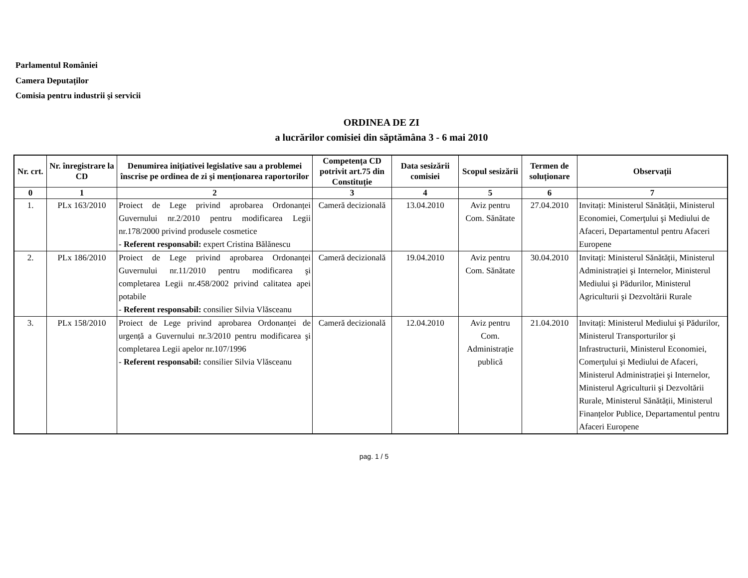Parlamentul României
Camera Deputaților
Comisia pentru industrii şi servicii
ORDINEA DE ZI
a lucrărilor comisiei din săptămâna 3 - 6 mai 2010
| Nr. crt. | Nr. înregistrare la CD | Denumirea inițiativei legislative sau a problemei înscrise pe ordinea de zi şi menționarea raportorilor | Competența CD potrivit art.75 din Constituție | Data sesizării comisiei | Scopul sesizării | Termen de soluționare | Observații |
| --- | --- | --- | --- | --- | --- | --- | --- |
| 0 | 1 | 2 | 3 | 4 | 5 | 6 | 7 |
| 1. | PLx 163/2010 | Proiect de Lege privind aprobarea Ordonanței Guvernului nr.2/2010 pentru modificarea Legii nr.178/2000 privind produsele cosmetice - Referent responsabil: expert Cristina Bălănescu | Cameră decizională | 13.04.2010 | Aviz pentru Com. Sănătate | 27.04.2010 | Invitați: Ministerul Sănătății, Ministerul Economiei, Comerţului şi Mediului de Afaceri, Departamentul pentru Afaceri Europene |
| 2. | PLx 186/2010 | Proiect de Lege privind aprobarea Ordonanței Guvernului nr.11/2010 pentru modificarea şi completarea Legii nr.458/2002 privind calitatea apei potabile - Referent responsabil: consilier Silvia Vlăsceanu | Cameră decizională | 19.04.2010 | Aviz pentru Com. Sănătate | 30.04.2010 | Invitați: Ministerul Sănătății, Ministerul Administrației şi Internelor, Ministerul Mediului şi Pădurilor, Ministerul Agriculturii şi Dezvoltării Rurale |
| 3. | PLx 158/2010 | Proiect de Lege privind aprobarea Ordonanței de urgență a Guvernului nr.3/2010 pentru modificarea şi completarea Legii apelor nr.107/1996 - Referent responsabil: consilier Silvia Vlăsceanu | Cameră decizională | 12.04.2010 | Aviz pentru Com. Administrație publică | 21.04.2010 | Invitați: Ministerul Mediului şi Pădurilor, Ministerul Transporturilor şi Infrastructurii, Ministerul Economiei, Comerţului şi Mediului de Afaceri, Ministerul Administrației şi Internelor, Ministerul Agriculturii şi Dezvoltării Rurale, Ministerul Sănătății, Ministerul Finanțelor Publice, Departamentul pentru Afaceri Europene |
pag. 1 / 5